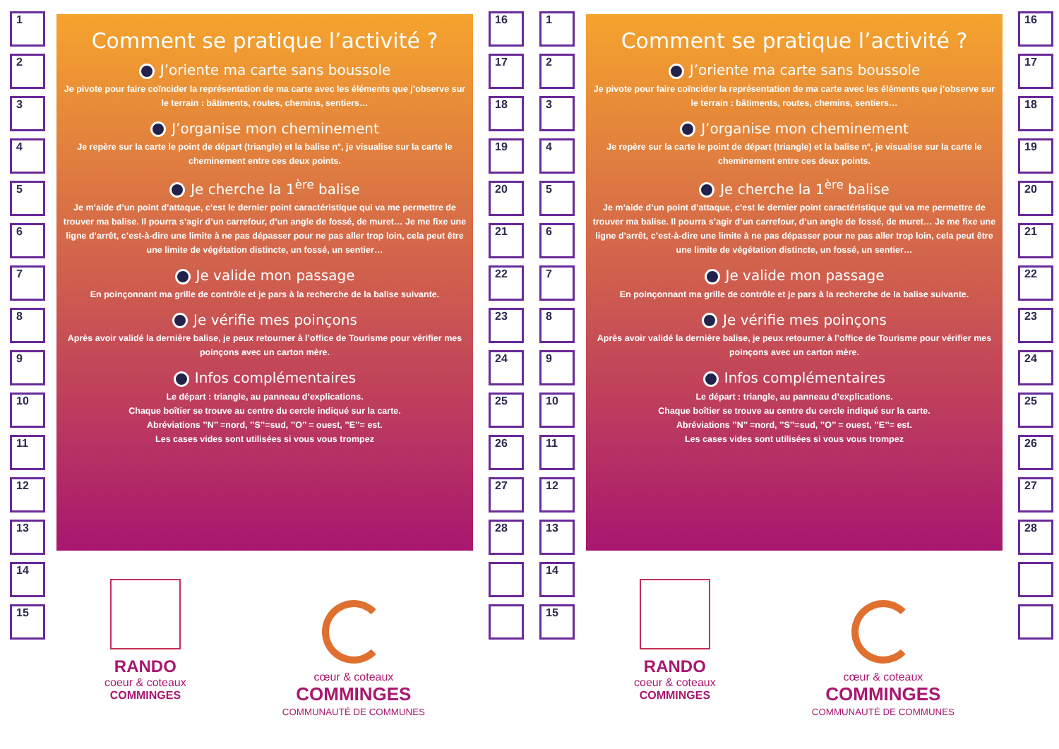1
2
3
4
5
6
7
8
9
10
11
12
13
14
15
Comment se pratique l’activité ?
J’oriente ma carte sans boussole
Je pivote pour faire coïncider la représentation de ma carte avec les éléments que j’observe sur le terrain : bâtiments, routes, chemins, sentiers…
J’organise mon cheminement
Je repère sur la carte le point de départ (triangle) et la balise n°, je visualise sur la carte le cheminement entre ces deux points.
Je cherche la 1<sup>ère</sup> balise
Je m’aide d’un point d’attaque, c’est le dernier point caractéristique qui va me permettre de trouver ma balise. Il pourra s’agir d’un carrefour, d’un angle de fossé, de muret… Je me fixe une ligne d’arrêt, c’est-à-dire une limite à ne pas dépasser pour ne pas aller trop loin, cela peut être une limite de végétation distincte, un fossé, un sentier…
Je valide mon passage
En poinçonnant ma grille de contrôle et je pars à la recherche de la balise suivante.
Je vérifie mes poinçons
Après avoir validé la dernière balise, je peux retourner à l’office de Tourisme pour vérifier mes poinçons avec un carton mère.
Infos complémentaires
Le départ : triangle, au panneau d’explications.
Chaque boîtier se trouve au centre du cercle indiqué sur la carte.
Abréviations ’’N’’ =nord, ’’S’’=sud, ’’O’’ = ouest, ’’E’’= est.
Les cases vides sont utilisées si vous vous trompez
RANDO
coeur & coteaux
COMMINGES
cœur & coteaux
COMMINGES
COMMUNAUTÉ DE COMMUNES
16
17
18
19
20
21
22
23
24
25
26
27
28
1
2
3
4
5
6
7
8
9
10
11
12
13
14
15
Comment se pratique l’activité ?
J’oriente ma carte sans boussole
Je pivote pour faire coïncider la représentation de ma carte avec les éléments que j’observe sur le terrain : bâtiments, routes, chemins, sentiers…
J’organise mon cheminement
Je repère sur la carte le point de départ (triangle) et la balise n°, je visualise sur la carte le cheminement entre ces deux points.
Je cherche la 1<sup>ère</sup> balise
Je m’aide d’un point d’attaque, c’est le dernier point caractéristique qui va me permettre de trouver ma balise. Il pourra s’agir d’un carrefour, d’un angle de fossé, de muret… Je me fixe une ligne d’arrêt, c’est-à-dire une limite à ne pas dépasser pour ne pas aller trop loin, cela peut être une limite de végétation distincte, un fossé, un sentier…
Je valide mon passage
En poinçonnant ma grille de contrôle et je pars à la recherche de la balise suivante.
Je vérifie mes poinçons
Après avoir validé la dernière balise, je peux retourner à l’office de Tourisme pour vérifier mes poinçons avec un carton mère.
Infos complémentaires
Le départ : triangle, au panneau d’explications.
Chaque boîtier se trouve au centre du cercle indiqué sur la carte.
Abréviations ’’N’’ =nord, ’’S’’=sud, ’’O’’ = ouest, ’’E’’= est.
Les cases vides sont utilisées si vous vous trompez
RANDO
coeur & coteaux
COMMINGES
cœur & coteaux
COMMINGES
COMMUNAUTÉ DE COMMUNES
16
17
18
19
20
21
22
23
24
25
26
27
28